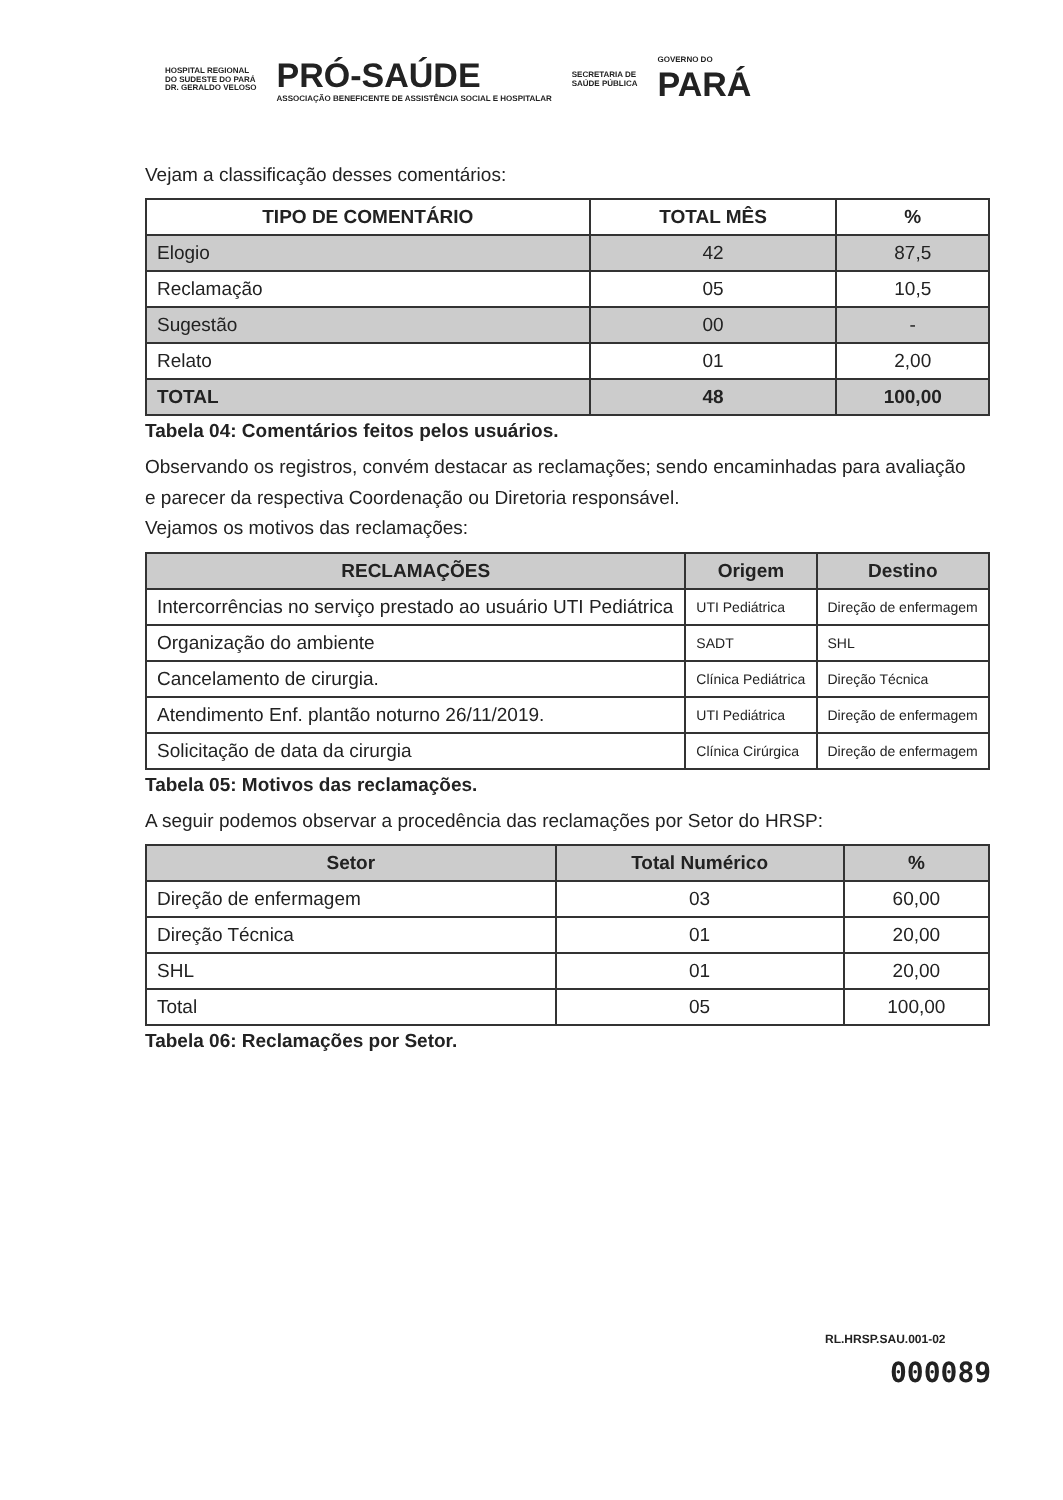HOSPITAL REGIONAL
DO SUDESTE DO PARÁ
DR. GERALDO VELOSO
PRÓ-SAÚDE
ASSOCIAÇÃO BENEFICENTE DE ASSISTÊNCIA SOCIAL E HOSPITALAR
SECRETARIA DE
SAÚDE PÚBLICA
GOVERNO DO
PARÁ
Vejam a classificação desses comentários:
| TIPO DE COMENTÁRIO | TOTAL MÊS | % |
| --- | --- | --- |
| Elogio | 42 | 87,5 |
| Reclamação | 05 | 10,5 |
| Sugestão | 00 | - |
| Relato | 01 | 2,00 |
| TOTAL | 48 | 100,00 |
Tabela 04: Comentários feitos pelos usuários.
Observando os registros, convém destacar as reclamações; sendo encaminhadas para avaliação e parecer da respectiva Coordenação ou Diretoria responsável.
Vejamos os motivos das reclamações:
| RECLAMAÇÕES | Origem | Destino |
| --- | --- | --- |
| Intercorrências no serviço prestado ao usuário UTI Pediátrica | UTI Pediátrica | Direção de enfermagem |
| Organização do ambiente | SADT | SHL |
| Cancelamento de cirurgia. | Clínica Pediátrica | Direção Técnica |
| Atendimento Enf. plantão noturno 26/11/2019. | UTI Pediátrica | Direção de enfermagem |
| Solicitação de data da cirurgia | Clínica Cirúrgica | Direção de enfermagem |
Tabela 05: Motivos das reclamações.
A seguir podemos observar a procedência das reclamações por Setor do HRSP:
| Setor | Total Numérico | % |
| --- | --- | --- |
| Direção de enfermagem | 03 | 60,00 |
| Direção Técnica | 01 | 20,00 |
| SHL | 01 | 20,00 |
| Total | 05 | 100,00 |
Tabela 06: Reclamações por Setor.
RL.HRSP.SAU.001-02
000089